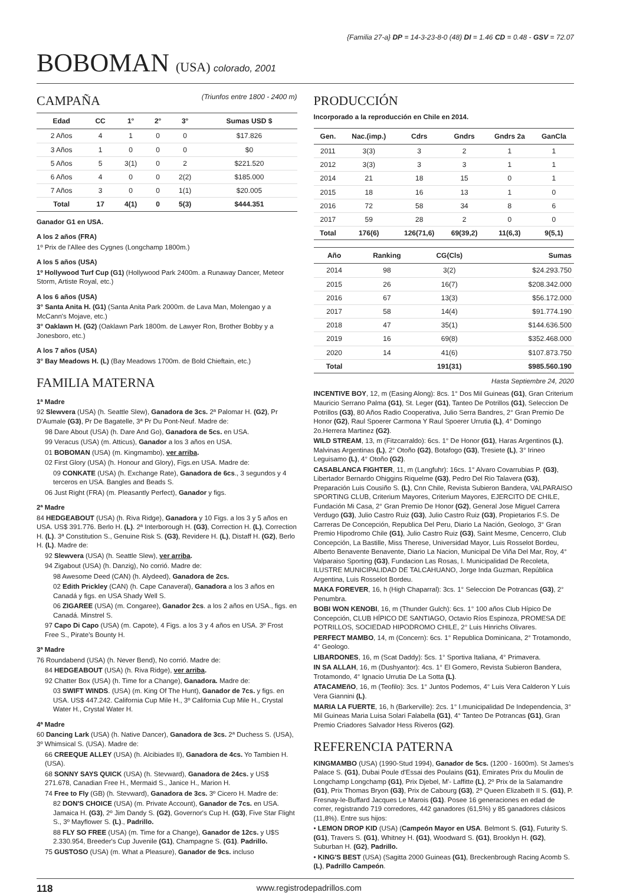{Familia 27-a} DP = 14-3-23-8-0 (48) DI = 1.46 CD = 0.48 - GSV = 72.07
BOBOMAN (USA) colorado, 2001
CAMPAÑA (Triunfos entre 1800 - 2400 m)
| Edad | CC | 1° | 2° | 3° | Sumas USD $ |
| --- | --- | --- | --- | --- | --- |
| 2 Años | 4 | 1 | 0 | 0 | $17.826 |
| 3 Años | 1 | 0 | 0 | 0 | $0 |
| 5 Años | 5 | 3(1) | 0 | 2 | $221.520 |
| 6 Años | 4 | 0 | 0 | 2(2) | $185.000 |
| 7 Años | 3 | 0 | 0 | 1(1) | $20.005 |
| Total | 17 | 4(1) | 0 | 5(3) | $444.351 |
Ganador G1 en USA.
A los 2 años (FRA)
1º Prix de l'Allee des Cygnes (Longchamp 1800m.)
A los 5 años (USA)
1º Hollywood Turf Cup (G1) (Hollywood Park 2400m. a Runaway Dancer, Meteor Storm, Artiste Royal, etc.)
A los 6 años (USA)
3° Santa Anita H. (G1) (Santa Anita Park 2000m. de Lava Man, Molengao y a McCann's Mojave, etc.)
3° Oaklawn H. (G2) (Oaklawn Park 1800m. de Lawyer Ron, Brother Bobby y a Jonesboro, etc.)
A los 7 años (USA)
3° Bay Meadows H. (L) (Bay Meadows 1700m. de Bold Chieftain, etc.)
FAMILIA MATERNA
1ª Madre
92 Slewvera (USA) (h. Seattle Slew), Ganadora de 3cs. 2ª Palomar H. (G2), Pr D'Aumale (G3), Pr De Bagatelle, 3ª Pr Du Pont-Neuf. Madre de:
98 Dare About (USA) (h. Dare And Go), Ganadora de 5cs. en USA.
99 Veracus (USA) (m. Atticus), Ganador a los 3 años en USA.
01 BOBOMAN (USA) (m. Kingmambo), ver arriba.
02 First Glory (USA) (h. Honour and Glory), Figs.en USA. Madre de:
09 CONKATE (USA) (h. Exchange Rate), Ganadora de 6cs., 3 segundos y 4 terceros en USA. Bangles and Beads S.
06 Just Right (FRA) (m. Pleasantly Perfect), Ganador y figs.
2ª Madre
84 HEDGEABOUT (USA) (h. Riva Ridge), Ganadora y 10 Figs. a los 3 y 5 años en USA. US$ 391.776. Berlo H. (L). 2ª Interborough H. (G3), Correction H. (L), Correction H. (L). 3ª Constitution S., Genuine Risk S. (G3), Revidere H. (L), Distaff H. (G2), Berlo H. (L). Madre de:
92 Slewvera (USA) (h. Seattle Slew), ver arriba.
94 Zigabout (USA) (h. Danzig), No corrió. Madre de:
98 Awesome Deed (CAN) (h. Alydeed), Ganadora de 2cs.
02 Edith Prickley (CAN) (h. Cape Canaveral), Ganadora a los 3 años en Canadá y figs. en USA Shady Well S.
06 ZIGAREE (USA) (m. Congaree), Ganador 2cs. a los 2 años en USA., figs. en Canadá. Minstrel S.
97 Capo Di Capo (USA) (m. Capote), 4 Figs. a los 3 y 4 años en USA. 3º Frost Free S., Pirate's Bounty H.
3ª Madre
76 Roundabend (USA) (h. Never Bend), No corrió. Madre de:
84 HEDGEABOUT (USA) (h. Riva Ridge), ver arriba.
92 Chatter Box (USA) (h. Time for a Change), Ganadora. Madre de:
03 SWIFT WINDS. (USA) (m. King Of The Hunt), Ganador de 7cs. y figs. en USA. US$ 447.242. California Cup Mile H., 3º California Cup Mile H., Crystal Water H., Crystal Water H.
4ª Madre
60 Dancing Lark (USA) (h. Native Dancer), Ganadora de 3cs. 2ª Duchess S. (USA), 3º Whimsical S. (USA). Madre de:
66 CREEQUE ALLEY (USA) (h. Alcibiades II), Ganadora de 4cs. Yo Tambien H. (USA).
68 SONNY SAYS QUICK (USA) (h. Stevward), Ganadora de 24cs. y US$ 271.678, Canadian Free H., Mermaid S., Janice H., Marion H.
74 Free to Fly (GB) (h. Stevward), Ganadora de 3cs. 3º Cicero H. Madre de:
82 DON'S CHOICE (USA) (m. Private Account), Ganador de 7cs. en USA. Jamaica H. (G3), 2º Jim Dandy S. (G2), Governor's Cup H. (G3), Five Star Flight S., 3º Mayflower S. (L)., Padrillo.
88 FLY SO FREE (USA) (m. Time for a Change), Ganador de 12cs. y U$S 2.330.954, Breeder's Cup Juvenile (G1), Champagne S. (G1). Padrillo.
75 GUSTOSO (USA) (m. What a Pleasure), Ganador de 9cs. incluso
PRODUCCIÓN
Incorporado a la reproducción en Chile en 2014.
| Gen. | Nac.(imp.) | Cdrs | Gndrs | Gndrs 2a | GanCla |
| --- | --- | --- | --- | --- | --- |
| 2011 | 3(3) | 3 | 2 | 1 | 1 |
| 2012 | 3(3) | 3 | 3 | 1 | 1 |
| 2014 | 21 | 18 | 15 | 0 | 1 |
| 2015 | 18 | 16 | 13 | 1 | 0 |
| 2016 | 72 | 58 | 34 | 8 | 6 |
| 2017 | 59 | 28 | 2 | 0 | 0 |
| Total | 176(6) | 126(71,6) | 69(39,2) | 11(6,3) | 9(5,1) |
| Año | Ranking | CG(Cls) | Sumas |
| --- | --- | --- | --- |
| 2014 | 98 | 3(2) | $24.293.750 |
| 2015 | 26 | 16(7) | $208.342.000 |
| 2016 | 67 | 13(3) | $56.172.000 |
| 2017 | 58 | 14(4) | $91.774.190 |
| 2018 | 47 | 35(1) | $144.636.500 |
| 2019 | 16 | 69(8) | $352.468.000 |
| 2020 | 14 | 41(6) | $107.873.750 |
| Total | | 191(31) | $985.560.190 |
Hasta Septiembre 24, 2020
INCENTIVE BOY, 12, m (Easing Along): 8cs. 1° Dos Mil Guineas (G1), Gran Criterium Mauricio Serrano Palma (G1), St. Leger (G1), Tanteo De Potrillos (G1), Seleccion De Potrillos (G3), 80 Años Radio Cooperativa, Julio Serra Bandres, 2° Gran Premio De Honor (G2), Raul Spoerer Carmona Y Raul Spoerer Urrutia (L), 4° Domingo 2o.Herrera Martinez (G2).
WILD STREAM, 13, m (Fitzcarraldo): 6cs. 1° De Honor (G1), Haras Argentinos (L), Malvinas Argentinas (L), 2° Otoño (G2), Botafogo (G3), Tresiete (L), 3° Irineo Leguisamo (L), 4° Otoño (G2).
CASABLANCA FIGHTER, 11, m (Langfuhr): 16cs. 1° Alvaro Covarrubias P. (G3), Libertador Bernardo Ohiggins Riquelme (G3), Pedro Del Rio Talavera (G3), Preparación Luis Cousiño S. (L), Cnn Chile, Revista Subieron Bandera, VALPARAISO SPORTING CLUB, Criterium Mayores, Criterium Mayores, EJERCITO DE CHILE, Fundación Mi Casa, 2° Gran Premio De Honor (G2), General Jose Miguel Carrera Verdugo (G3), Julio Castro Ruiz (G3), Julio Castro Ruiz (G3), Propietarios F.S. De Carreras De Concepción, Republica Del Peru, Diario La Nación, Geologo, 3° Gran Premio Hipodromo Chile (G1), Julio Castro Ruiz (G3), Saint Mesme, Cencerro, Club Concepción, La Bastille, Miss Therese, Universidad Mayor, Luis Rosselot Bordeu, Alberto Benavente Benavente, Diario La Nacion, Municipal De Viña Del Mar, Roy, 4° Valparaiso Sporting (G3), Fundacion Las Rosas, I. Municipalidad De Recoleta, ILUSTRE MUNICIPALIDAD DE TALCAHUANO, Jorge Inda Guzman, República Argentina, Luis Rosselot Bordeu.
MAKA FOREVER, 16, h (High Chaparral): 3cs. 1° Seleccion De Potrancas (G3), 2° Penumbra.
BOBI WON KENOBI, 16, m (Thunder Gulch): 6cs. 1° 100 años Club Hípico De Concepción, CLUB HÍPICO DE SANTIAGO, Octavio Ríos Espinoza, PROMESA DE POTRILLOS, SOCIEDAD HIPODROMO CHILE, 2° Luis Hinrichs Olivares.
PERFECT MAMBO, 14, m (Concern): 6cs. 1° Republica Dominicana, 2° Trotamondo, 4° Geologo.
LIBARDONES, 16, m (Scat Daddy): 5cs. 1° Sportiva Italiana, 4° Primavera.
IN SA ALLAH, 16, m (Dushyantor): 4cs. 1° El Gomero, Revista Subieron Bandera, Trotamondo, 4° Ignacio Urrutia De La Sotta (L).
ATACAMEñO, 16, m (Teofilo): 3cs. 1° Juntos Podemos, 4° Luis Vera Calderon Y Luis Vera Giannini (L).
MARIA LA FUERTE, 16, h (Barkerville): 2cs. 1° I.municipalidad De Independencia, 3° Mil Guineas Maria Luisa Solari Falabella (G1), 4° Tanteo De Potrancas (G1), Gran Premio Criadores Salvador Hess Riveros (G2).
REFERENCIA PATERNA
KINGMAMBO (USA) (1990-Stud 1994), Ganador de 5cs. (1200 - 1600m). St James's Palace S. (G1), Dubai Poule d'Essai des Poulains (G1), Emirates Prix du Moulin de Longchamp Longchamp (G1), Prix Djebel, M'- Laffitte (L), 2º Prix de la Salamandre (G1), Prix Thomas Bryon (G3), Prix de Cabourg (G3), 2º Queen Elizabeth II S. (G1), P. Fresnay-le-Buffard Jacques Le Marois (G1). Posee 16 generaciones en edad de correr, registrando 719 corredores, 442 ganadores (61,5%) y 85 ganadores clásicos (11,8%). Entre sus hijos:
• LEMON DROP KID (USA) (Campeón Mayor en USA. Belmont S. (G1), Futurity S. (G1), Travers S. (G1), Whitney H. (G1), Woodward S. (G1), Brooklyn H. (G2), Suburban H. (G2), Padrillo.
• KING'S BEST (USA) (Sagitta 2000 Guineas (G1), Breckenbrough Racing Acomb S. (L), Padrillo Campeón.
118 www.registrodepadrillos.com